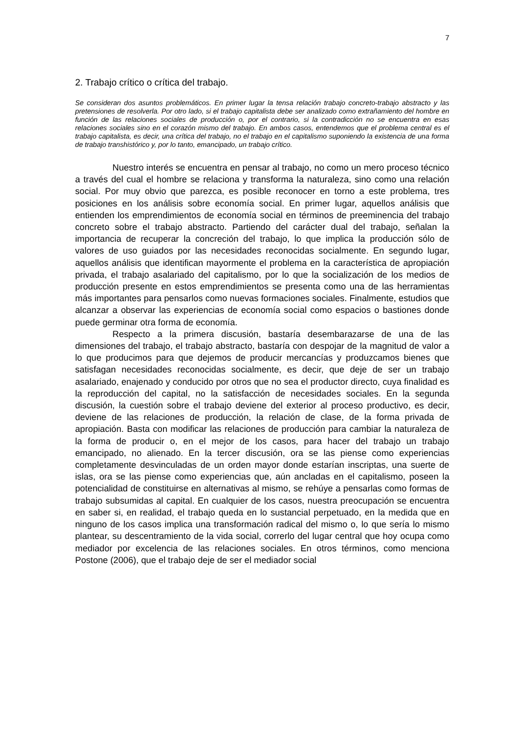7
2. Trabajo crítico o crítica del trabajo.
Se consideran dos asuntos problemáticos. En primer lugar la tensa relación trabajo concreto-trabajo abstracto y las pretensiones de resolverla. Por otro lado, si el trabajo capitalista debe ser analizado como extrañamiento del hombre en función de las relaciones sociales de producción o, por el contrario, si la contradicción no se encuentra en esas relaciones sociales sino en el corazón mismo del trabajo. En ambos casos, entendemos que el problema central es el trabajo capitalista, es decir, una crítica del trabajo, no el trabajo en el capitalismo suponiendo la existencia de una forma de trabajo transhistórico y, por lo tanto, emancipado, un trabajo crítico.
Nuestro interés se encuentra en pensar al trabajo, no como un mero proceso técnico a través del cual el hombre se relaciona y transforma la naturaleza, sino como una relación social. Por muy obvio que parezca, es posible reconocer en torno a este problema, tres posiciones en los análisis sobre economía social. En primer lugar, aquellos análisis que entienden los emprendimientos de economía social en términos de preeminencia del trabajo concreto sobre el trabajo abstracto. Partiendo del carácter dual del trabajo, señalan la importancia de recuperar la concreción del trabajo, lo que implica la producción sólo de valores de uso guiados por las necesidades reconocidas socialmente. En segundo lugar, aquellos análisis que identifican mayormente el problema en la característica de apropiación privada, el trabajo asalariado del capitalismo, por lo que la socialización de los medios de producción presente en estos emprendimientos se presenta como una de las herramientas más importantes para pensarlos como nuevas formaciones sociales. Finalmente, estudios que alcanzar a observar las experiencias de economía social como espacios o bastiones donde puede germinar otra forma de economía.
Respecto a la primera discusión, bastaría desembarazarse de una de las dimensiones del trabajo, el trabajo abstracto, bastaría con despojar de la magnitud de valor a lo que producimos para que dejemos de producir mercancías y produzcamos bienes que satisfagan necesidades reconocidas socialmente, es decir, que deje de ser un trabajo asalariado, enajenado y conducido por otros que no sea el productor directo, cuya finalidad es la reproducción del capital, no la satisfacción de necesidades sociales. En la segunda discusión, la cuestión sobre el trabajo deviene del exterior al proceso productivo, es decir, deviene de las relaciones de producción, la relación de clase, de la forma privada de apropiación. Basta con modificar las relaciones de producción para cambiar la naturaleza de la forma de producir o, en el mejor de los casos, para hacer del trabajo un trabajo emancipado, no alienado. En la tercer discusión, ora se las piense como experiencias completamente desvinculadas de un orden mayor donde estarían inscriptas, una suerte de islas, ora se las piense como experiencias que, aún ancladas en el capitalismo, poseen la potencialidad de constituirse en alternativas al mismo, se rehúye a pensarlas como formas de trabajo subsumidas al capital. En cualquier de los casos, nuestra preocupación se encuentra en saber si, en realidad, el trabajo queda en lo sustancial perpetuado, en la medida que en ninguno de los casos implica una transformación radical del mismo o, lo que sería lo mismo plantear, su descentramiento de la vida social, correrlo del lugar central que hoy ocupa como mediador por excelencia de las relaciones sociales. En otros términos, como menciona Postone (2006), que el trabajo deje de ser el mediador social